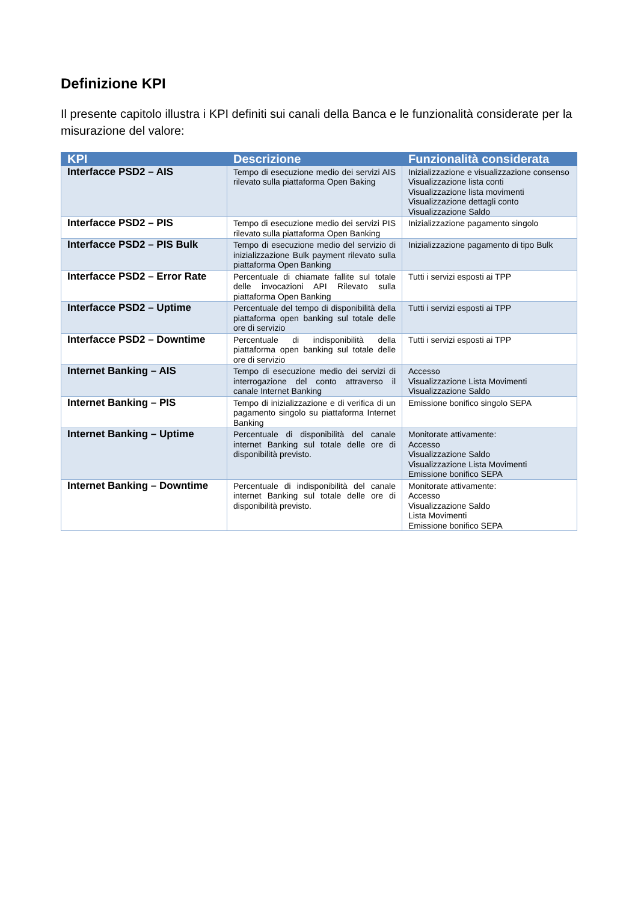Definizione KPI
Il presente capitolo illustra i KPI definiti sui canali della Banca e le funzionalità considerate per la misurazione del valore:
| KPI | Descrizione | Funzionalità considerata |
| --- | --- | --- |
| Interfacce PSD2 – AIS | Tempo di esecuzione medio dei servizi AIS rilevato sulla piattaforma Open Baking | Inizializzazione e visualizzazione consenso Visualizzazione lista conti Visualizzazione lista movimenti Visualizzazione dettagli conto Visualizzazione Saldo |
| Interfacce PSD2 – PIS | Tempo di esecuzione medio dei servizi PIS rilevato sulla piattaforma Open Banking | Inizializzazione pagamento singolo |
| Interfacce PSD2 – PIS Bulk | Tempo di esecuzione medio del servizio di inizializzazione Bulk payment rilevato sulla piattaforma Open Banking | Inizializzazione pagamento di tipo Bulk |
| Interfacce PSD2 – Error Rate | Percentuale di chiamate fallite sul totale delle invocazioni API Rilevato sulla piattaforma Open Banking | Tutti i servizi esposti ai TPP |
| Interfacce PSD2 – Uptime | Percentuale del tempo di disponibilità della piattaforma open banking sul totale delle ore di servizio | Tutti i servizi esposti ai TPP |
| Interfacce PSD2 – Downtime | Percentuale di indisponibilità della piattaforma open banking sul totale delle ore di servizio | Tutti i servizi esposti ai TPP |
| Internet Banking – AIS | Tempo di esecuzione medio dei servizi di interrogazione del conto attraverso il canale Internet Banking | Accesso Visualizzazione Lista Movimenti Visualizzazione Saldo |
| Internet Banking – PIS | Tempo di inizializzazione e di verifica di un pagamento singolo su piattaforma Internet Banking | Emissione bonifico singolo SEPA |
| Internet Banking – Uptime | Percentuale di disponibilità del canale internet Banking sul totale delle ore di disponibilità previsto. | Monitorate attivamente: Accesso Visualizzazione Saldo Visualizzazione Lista Movimenti Emissione bonifico SEPA |
| Internet Banking – Downtime | Percentuale di indisponibilità del canale internet Banking sul totale delle ore di disponibilità previsto. | Monitorate attivamente: Accesso Visualizzazione Saldo Lista Movimenti Emissione bonifico SEPA |